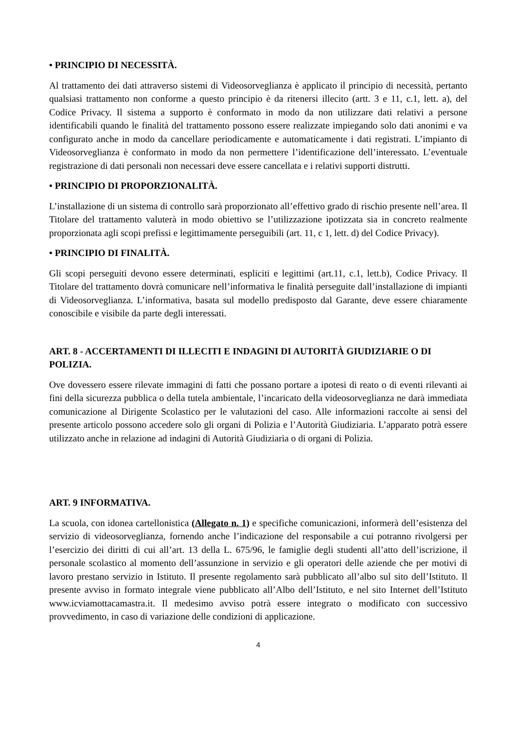• PRINCIPIO DI NECESSITÀ.
Al trattamento dei dati attraverso sistemi di Videosorveglianza è applicato il principio di necessità, pertanto qualsiasi trattamento non conforme a questo principio è da ritenersi illecito (artt. 3 e 11, c.1, lett. a), del Codice Privacy. Il sistema a supporto è conformato in modo da non utilizzare dati relativi a persone identificabili quando le finalità del trattamento possono essere realizzate impiegando solo dati anonimi e va configurato anche in modo da cancellare periodicamente e automaticamente i dati registrati. L’impianto di Videosorveglianza è conformato in modo da non permettere l’identificazione dell’interessato. L’eventuale registrazione di dati personali non necessari deve essere cancellata e i relativi supporti distrutti.
• PRINCIPIO DI PROPORZIONALITÀ.
L’installazione di un sistema di controllo sarà proporzionato all’effettivo grado di rischio presente nell’area. Il Titolare del trattamento valuterà in modo obiettivo se l’utilizzazione ipotizzata sia in concreto realmente proporzionata agli scopi prefissi e legittimamente perseguibili (art. 11, c 1, lett. d) del Codice Privacy).
• PRINCIPIO DI FINALITÀ.
Gli scopi perseguiti devono essere determinati, espliciti e legittimi (art.11, c.1, lett.b), Codice Privacy. Il Titolare del trattamento dovrà comunicare nell’informativa le finalità perseguite dall’installazione di impianti di Videosorveglianza. L’informativa, basata sul modello predisposto dal Garante, deve essere chiaramente conoscibile e visibile da parte degli interessati.
ART. 8 - ACCERTAMENTI DI ILLECITI E INDAGINI DI AUTORITÀ GIUDIZIARIE O DI POLIZIA.
Ove dovessero essere rilevate immagini di fatti che possano portare a ipotesi di reato o di eventi rilevanti ai fini della sicurezza pubblica o della tutela ambientale, l’incaricato della videosorveglianza ne darà immediata comunicazione al Dirigente Scolastico per le valutazioni del caso. Alle informazioni raccolte ai sensi del presente articolo possono accedere solo gli organi di Polizia e l’Autorità Giudiziaria. L’apparato potrà essere utilizzato anche in relazione ad indagini di Autorità Giudiziaria o di organi di Polizia.
ART. 9 INFORMATIVA.
La scuola, con idonea cartellonistica (Allegato n. 1) e specifiche comunicazioni, informerà dell’esistenza del servizio di videosorveglianza, fornendo anche l’indicazione del responsabile a cui potranno rivolgersi per l’esercizio dei diritti di cui all’art. 13 della L. 675/96, le famiglie degli studenti all’atto dell’iscrizione, il personale scolastico al momento dell’assunzione in servizio e gli operatori delle aziende che per motivi di lavoro prestano servizio in Istituto. Il presente regolamento sarà pubblicato all’albo sul sito dell’Istituto. Il presente avviso in formato integrale viene pubblicato all’Albo dell’Istituto, e nel sito Internet dell’Istituto www.icviamottacamastra.it. Il medesimo avviso potrà essere integrato o modificato con successivo provvedimento, in caso di variazione delle condizioni di applicazione.
4